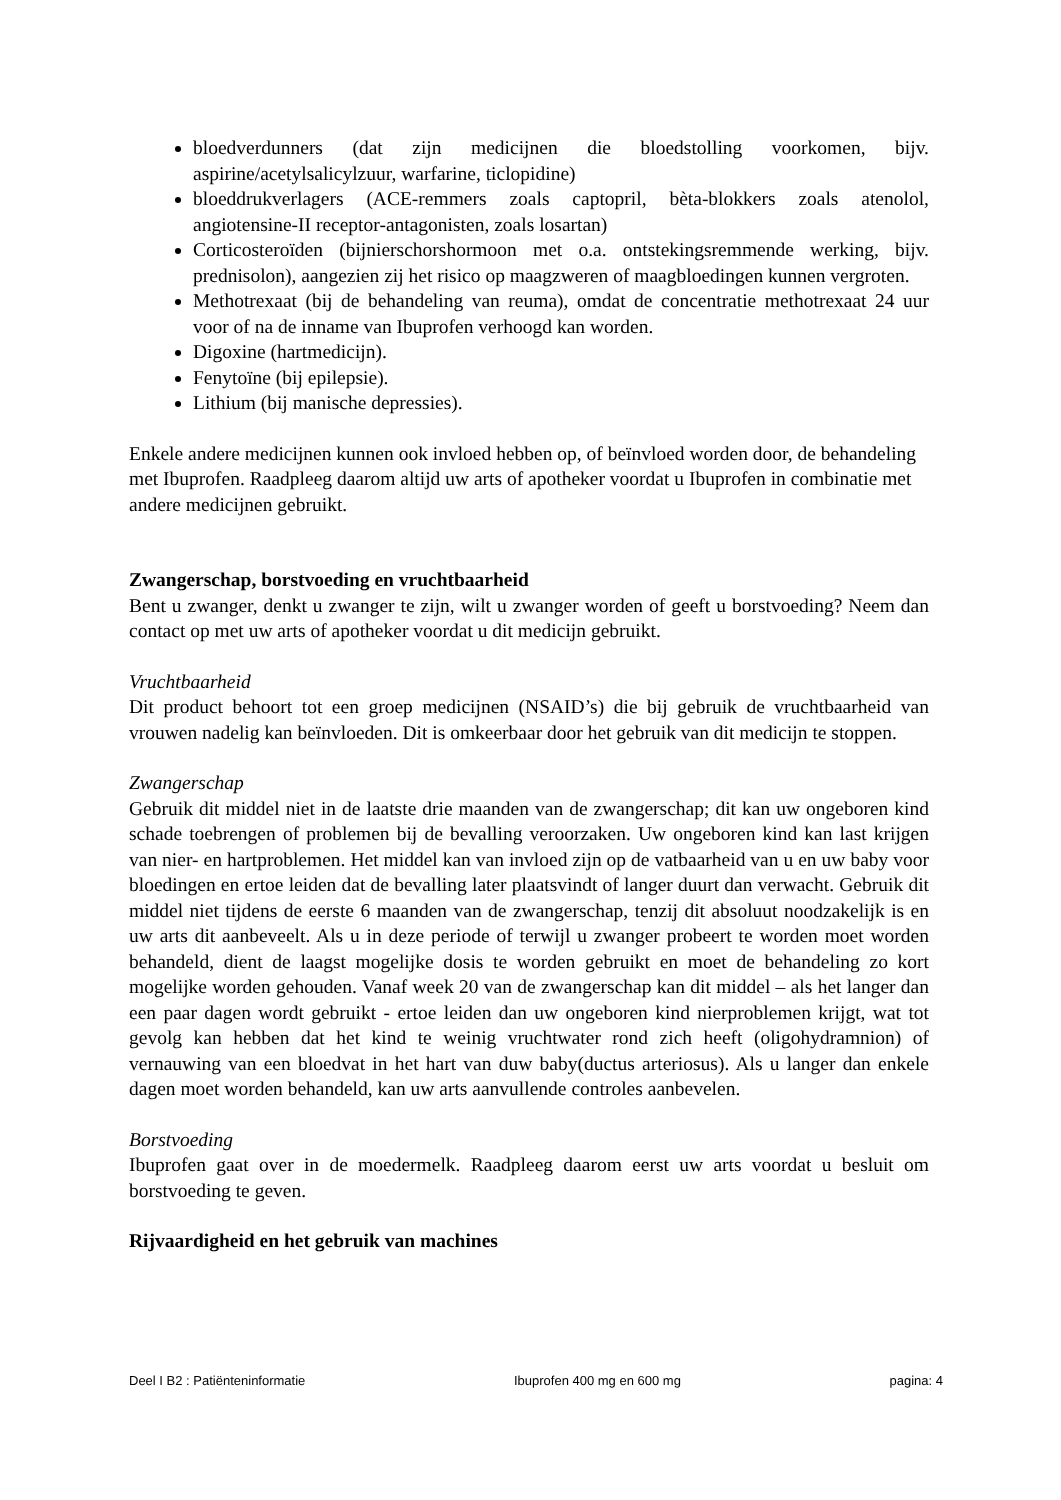bloedverdunners (dat zijn medicijnen die bloedstolling voorkomen, bijv. aspirine/acetylsalicylzuur, warfarine, ticlopidine)
bloeddrukverlagers (ACE-remmers zoals captopril, bèta-blokkers zoals atenolol, angiotensine-II receptor-antagonisten, zoals losartan)
Corticosteroïden (bijnierschorshormoon met o.a. ontstekingsremmende werking, bijv. prednisolon), aangezien zij het risico op maagzweren of maagbloedingen kunnen vergroten.
Methotrexaat (bij de behandeling van reuma), omdat de concentratie methotrexaat 24 uur voor of na de inname van Ibuprofen verhoogd kan worden.
Digoxine (hartmedicijn).
Fenytoïne (bij epilepsie).
Lithium (bij manische depressies).
Enkele andere medicijnen kunnen ook invloed hebben op, of beïnvloed worden door, de behandeling met Ibuprofen. Raadpleeg daarom altijd uw arts of apotheker voordat u Ibuprofen in combinatie met andere medicijnen gebruikt.
Zwangerschap, borstvoeding en vruchtbaarheid
Bent u zwanger, denkt u zwanger te zijn, wilt u zwanger worden of geeft u borstvoeding? Neem dan contact op met uw arts of apotheker voordat u dit medicijn gebruikt.
Vruchtbaarheid
Dit product behoort tot een groep medicijnen (NSAID’s) die bij gebruik de vruchtbaarheid van vrouwen nadelig kan beïnvloeden. Dit is omkeerbaar door het gebruik van dit medicijn te stoppen.
Zwangerschap
Gebruik dit middel niet in de laatste drie maanden van de zwangerschap; dit kan uw ongeboren kind schade toebrengen of problemen bij de bevalling veroorzaken. Uw ongeboren kind kan last krijgen van nier- en hartproblemen. Het middel kan van invloed zijn op de vatbaarheid van u en uw baby voor bloedingen en ertoe leiden dat de bevalling later plaatsvindt of langer duurt dan verwacht. Gebruik dit middel niet tijdens de eerste 6 maanden van de zwangerschap, tenzij dit absoluut noodzakelijk is en uw arts dit aanbeveelt. Als u in deze periode of terwijl u zwanger probeert te worden moet worden behandeld, dient de laagst mogelijke dosis te worden gebruikt en moet de behandeling zo kort mogelijke worden gehouden. Vanaf week 20 van de zwangerschap kan dit middel – als het langer dan een paar dagen wordt gebruikt - ertoe leiden dan uw ongeboren kind nierproblemen krijgt, wat tot gevolg kan hebben dat het kind te weinig vruchtwater rond zich heeft (oligohydramnion) of vernauwing van een bloedvat in het hart van duw baby(ductus arteriosus). Als u langer dan enkele dagen moet worden behandeld, kan uw arts aanvullende controles aanbevelen.
Borstvoeding
Ibuprofen gaat over in de moedermelk. Raadpleeg daarom eerst uw arts voordat u besluit om borstvoeding te geven.
Rijvaardigheid en het gebruik van machines
Deel I B2 : Patiënteninformatie Ibuprofen 400 mg en 600 mg pagina: 4